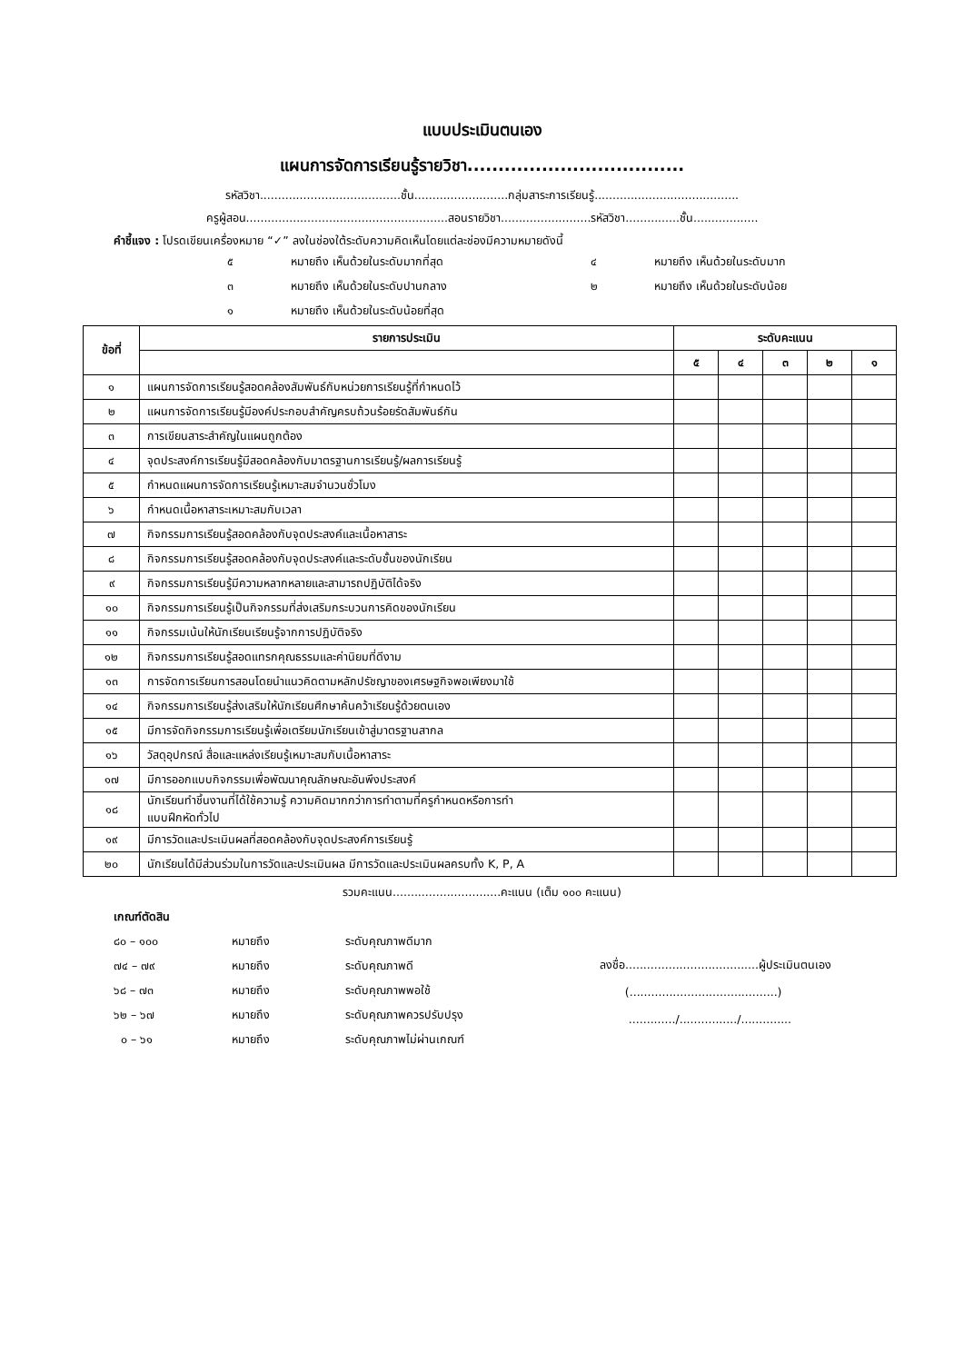แบบประเมินตนเอง
แผนการจัดการเรียนรู้รายวิชา...................................
รหัสวิชา.......................................ชั้น..........................กลุ่มสาระการเรียนรู้........................................
ครูผู้สอน........................................................สอนรายวิชา.........................รหัสวิชา...............ชั้น..................
คำชี้แจง : โปรดเขียนเครื่องหมาย “✓” ลงในช่องใต้ระดับความคิดเห็นโดยแต่ละช่องมีความหมายดังนี้
๕ หมายถึง เห็นด้วยในระดับมากที่สุด ๔ หมายถึง เห็นด้วยในระดับมาก ๓ หมายถึง เห็นด้วยในระดับปานกลาง ๒ หมายถึง เห็นด้วยในระดับน้อย ๑ หมายถึง เห็นด้วยในระดับน้อยที่สุด
| ข้อที่ | รายการประเมิน | ระดับคะแนน | | | | |
| --- | --- | --- | --- | --- | --- | --- |
| | | ๕ | ๔ | ๓ | ๒ | ๑ |
| ๑ | แผนการจัดการเรียนรู้สอดคล้องสัมพันธ์กับหน่วยการเรียนรู้ที่กำหนดไว้ | | | | | |
| ๒ | แผนการจัดการเรียนรู้มีองค์ประกอบสำคัญครบถ้วนร้อยรัดสัมพันธ์กัน | | | | | |
| ๓ | การเขียนสาระสำคัญในแผนถูกต้อง | | | | | |
| ๔ | จุดประสงค์การเรียนรู้มีสอดคล้องกับมาตรฐานการเรียนรู้/ผลการเรียนรู้ | | | | | |
| ๕ | กำหนดแผนการจัดการเรียนรู้เหมาะสมจำนวนชั่วโมง | | | | | |
| ๖ | กำหนดเนื้อหาสาระเหมาะสมกับเวลา | | | | | |
| ๗ | กิจกรรมการเรียนรู้สอดคล้องกับจุดประสงค์และเนื้อหาสาระ | | | | | |
| ๘ | กิจกรรมการเรียนรู้สอดคล้องกับจุดประสงค์และระดับชั้นของนักเรียน | | | | | |
| ๙ | กิจกรรมการเรียนรู้มีความหลากหลายและสามารถปฏิบัติได้จริง | | | | | |
| ๑๐ | กิจกรรมการเรียนรู้เป็นกิจกรรมที่ส่งเสริมกระบวนการคิดของนักเรียน | | | | | |
| ๑๑ | กิจกรรมเน้นให้นักเรียนเรียนรู้จากการปฏิบัติจริง | | | | | |
| ๑๒ | กิจกรรมการเรียนรู้สอดแทรกคุณธรรมและค่านิยมที่ดีงาม | | | | | |
| ๑๓ | การจัดการเรียนการสอนโดยนำแนวคิดตามหลักปรัชญาของเศรษฐกิจพอเพียงมาใช้ | | | | | |
| ๑๔ | กิจกรรมการเรียนรู้ส่งเสริมให้นักเรียนศึกษาค้นคว้าเรียนรู้ด้วยตนเอง | | | | | |
| ๑๕ | มีการจัดกิจกรรมการเรียนรู้เพื่อเตรียมนักเรียนเข้าสู่มาตรฐานสากล | | | | | |
| ๑๖ | วัสดุอุปกรณ์ สื่อและแหล่งเรียนรู้เหมาะสมกับเนื้อหาสาระ | | | | | |
| ๑๗ | มีการออกแบบกิจกรรมเพื่อพัฒนาคุณลักษณะอันพึงประสงค์ | | | | | |
| ๑๘ | นักเรียนทำชิ้นงานที่ได้ใช้ความรู้ ความคิดมากกว่าการทำตามที่ครูกำหนดหรือการทำ แบบฝึกหัดทั่วไป | | | | | |
| ๑๙ | มีการวัดและประเมินผลที่สอดคล้องกับจุดประสงค์การเรียนรู้ | | | | | |
| ๒๐ | นักเรียนได้มีส่วนร่วมในการวัดและประเมินผล มีการวัดและประเมินผลครบทั้ง K, P, A | | | | | |
รวมคะแนน..............................คะแนน (เต็ม ๑๐๐ คะแนน)
เกณฑ์ตัดสิน
๘๐ – ๑๐๐ หมายถึง ระดับคุณภาพดีมาก ๗๔ – ๗๙ หมายถึง ระดับคุณภาพดี ๖๘ – ๗๓ หมายถึง ระดับคุณภาพพอใช้ ๖๒ – ๖๗ หมายถึง ระดับคุณภาพควรปรับปรุง ๐ – ๖๑ หมายถึง ระดับคุณภาพไม่ผ่านเกณฑ์
ลงชื่อ.....................................ผู้ประเมินตนเอง
(.........................................)
............./................/..............